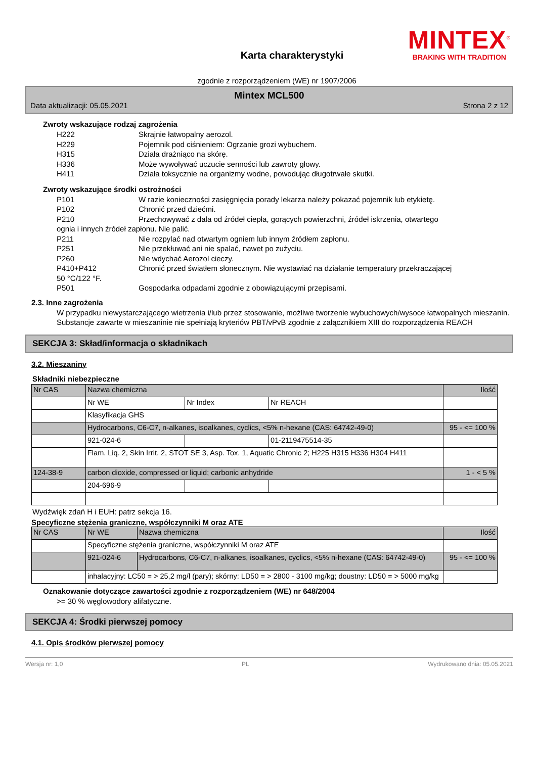MINTEX<sup>®</sup>
BRAKING WITH TRADITION
Karta charakterystyki
zgodnie z rozporządzeniem (WE) nr 1907/2006
Mintex MCL500
Data aktualizacji: 05.05.2021 Strona 2 z 12
Zwroty wskazujące rodzaj zagrożenia
H222 Skrajnie łatwopalny aerozol.
H229 Pojemnik pod ciśnieniem: Ogrzanie grozi wybuchem.
H315 Działa drażniąco na skórę.
H336 Może wywoływać uczucie senności lub zawroty głowy.
H411 Działa toksycznie na organizmy wodne, powodując długotrwałe skutki.
Zwroty wskazujące środki ostrożności
P101 W razie konieczności zasięgnięcia porady lekarza należy pokazać pojemnik lub etykietę.
P102 Chronić przed dziećmi.
P210 Przechowywać z dala od źródeł ciepła, gorących powierzchni, źródeł iskrzenia, otwartego
ognia i innych źródeł zapłonu. Nie palić.
P211 Nie rozpylać nad otwartym ogniem lub innym źródłem zapłonu.
P251 Nie przekłuwać ani nie spalać, nawet po zużyciu.
P260 Nie wdychać Aerozol cieczy.
P410+P412 Chronić przed światłem słonecznym. Nie wystawiać na działanie temperatury przekraczającej
50 °C/122 °F.
P501 Gospodarka odpadami zgodnie z obowiązującymi przepisami.
2.3. Inne zagrożenia
W przypadku niewystarczającego wietrzenia i/lub przez stosowanie, możliwe tworzenie wybuchowych/wysoce łatwopalnych mieszanin.
Substancje zawarte w mieszaninie nie spełniają kryteriów PBT/vPvB zgodnie z załącznikiem XIII do rozporządzenia REACH
SEKCJA 3: Skład/informacja o składnikach
3.2. Mieszaniny
Składniki niebezpieczne
| Nr CAS | Nazwa chemiczna | | | Ilość |
| | Nr WE | Nr Index | Nr REACH | |
| | Klasyfikacja GHS | | | |
| | Hydrocarbons, C6-C7, n-alkanes, isoalkanes, cyclics, <5% n-hexane (CAS: 64742-49-0) | | | 95 - <= 100 % |
| | 921-024-6 | | 01-2119475514-35 | |
| | Flam. Liq. 2, Skin Irrit. 2, STOT SE 3, Asp. Tox. 1, Aquatic Chronic 2; H225 H315 H336 H304 H411 | | | |
| 124-38-9 | carbon dioxide, compressed or liquid; carbonic anhydride | | | 1 - < 5 % |
| | 204-696-9 | | | |
Wydźwięk zdań H i EUH: patrz sekcja 16.
Specyficzne stężenia graniczne, współczynniki M oraz ATE
| Nr CAS | Nr WE | Nazwa chemiczna | Ilość |
| | Specyficzne stężenia graniczne, współczynniki M oraz ATE | | |
| | 921-024-6 | Hydrocarbons, C6-C7, n-alkanes, isoalkanes, cyclics, <5% n-hexane (CAS: 64742-49-0) | 95 - <= 100 % |
| | inhalacyjny: LC50 = > 25,2 mg/l (pary); skórny: LD50 = > 2800 - 3100 mg/kg; doustny: LD50 = > 5000 mg/kg | | |
Oznakowanie dotyczące zawartości zgodnie z rozporządzeniem (WE) nr 648/2004
>= 30 % węglowodory alifatyczne.
SEKCJA 4: Środki pierwszej pomocy
4.1. Opis środków pierwszej pomocy
Wersja nr: 1,0 PL Wydrukowano dnia: 05.05.2021